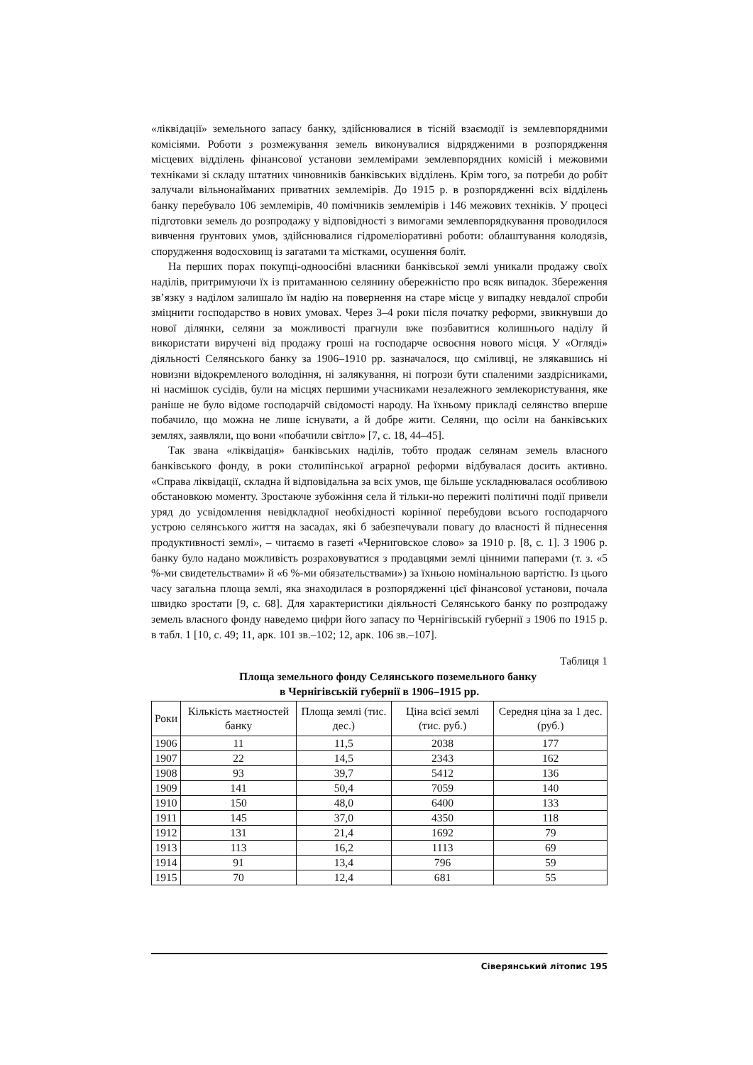«ліквідації» земельного запасу банку, здійснювалися в тісній взаємодії із землевпорядними комісіями. Роботи з розмежування земель виконувалися відрядженими в розпорядження місцевих відділень фінансової установи землемірами землевпорядних комісій і межовими техніками зі складу штатних чиновників банківських відділень. Крім того, за потреби до робіт залучали вільнонайманих приватних землемірів. До 1915 р. в розпорядженні всіх відділень банку перебувало 106 землемірів, 40 помічників землемірів і 146 межових техніків. У процесі підготовки земель до розпродажу у відповідності з вимогами землевпорядкування проводилося вивчення ґрунтових умов, здійснювалися гідромеліоративні роботи: облаштування колодязів, спорудження водосховищ із загатами та містками, осушення боліт.
На перших порах покупці-одноосібні власники банківської землі уникали продажу своїх наділів, притримуючи їх із притаманною селянину обережністю про всяк випадок. Збереження зв’язку з наділом залишало їм надію на повернення на старе місце у випадку невдалої спроби зміцнити господарство в нових умовах. Через 3–4 роки після початку реформи, звикнувши до нової ділянки, селяни за можливості прагнули вже позбавитися колишнього наділу й використати виручені від продажу гроші на господарче освоєння нового місця. У «Огляді» діяльності Селянського банку за 1906–1910 рр. зазначалося, що сміливці, не злякавшись ні новизни відокремленого володіння, ні залякування, ні погрози бути спаленими заздрісниками, ні насмішок сусідів, були на місцях першими учасниками незалежного землекористування, яке раніше не було відоме господарчій свідомості народу. На їхньому прикладі селянство вперше побачило, що можна не лише існувати, а й добре жити. Селяни, що осіли на банківських землях, заявляли, що вони «побачили світло» [7, с. 18, 44–45].
Так звана «ліквідація» банківських наділів, тобто продаж селянам земель власного банківського фонду, в роки столипінської аграрної реформи відбувалася досить активно. «Справа ліквідації, складна й відповідальна за всіх умов, ще більше ускладнювалася особливою обстановкою моменту. Зростаюче зубожіння села й тільки-но пережиті політичні події привели уряд до усвідомлення невідкладної необхідності корінної перебудови всього господарчого устрою селянського життя на засадах, які б забезпечували повагу до власності й піднесення продуктивності землі», – читаємо в газеті «Черниговское слово» за 1910 р. [8, с. 1]. З 1906 р. банку було надано можливість розраховуватися з продавцями землі цінними паперами (т. з. «5 %-ми свидетельствами» й «6 %-ми обязательствами») за їхньою номінальною вартістю. Із цього часу загальна площа землі, яка знаходилася в розпорядженні цієї фінансової установи, почала швидко зростати [9, с. 68]. Для характеристики діяльності Селянського банку по розпродажу земель власного фонду наведемо цифри його запасу по Чернігівській губернії з 1906 по 1915 р. в табл. 1 [10, с. 49; 11, арк. 101 зв.–102; 12, арк. 106 зв.–107].
Таблиця 1
Площа земельного фонду Селянського поземельного банку
в Чернігівській губернії в 1906–1915 рр.
| Роки | Кількість маєтностей банку | Площа землі (тис. дес.) | Ціна всієї землі (тис. руб.) | Середня ціна за 1 дес. (руб.) |
| --- | --- | --- | --- | --- |
| 1906 | 11 | 11,5 | 2038 | 177 |
| 1907 | 22 | 14,5 | 2343 | 162 |
| 1908 | 93 | 39,7 | 5412 | 136 |
| 1909 | 141 | 50,4 | 7059 | 140 |
| 1910 | 150 | 48,0 | 6400 | 133 |
| 1911 | 145 | 37,0 | 4350 | 118 |
| 1912 | 131 | 21,4 | 1692 | 79 |
| 1913 | 113 | 16,2 | 1113 | 69 |
| 1914 | 91 | 13,4 | 796 | 59 |
| 1915 | 70 | 12,4 | 681 | 55 |
Сіверянський літопис 195